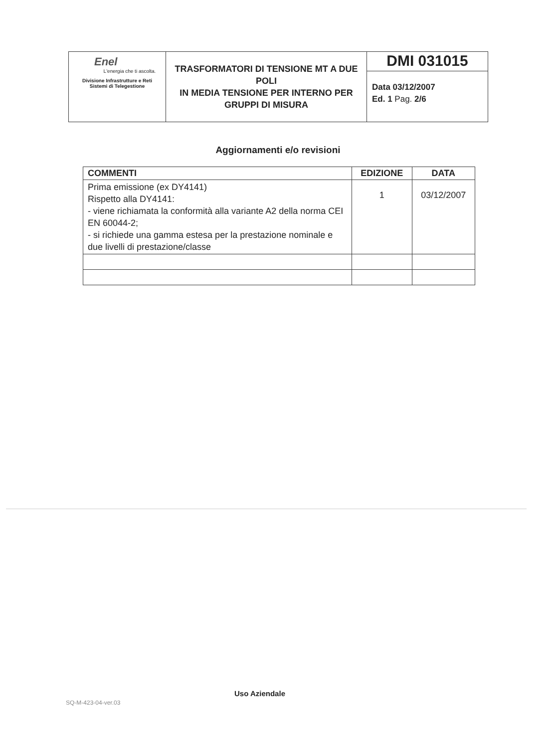| Enel L'energia che ti ascolta. Divisione Infrastrutture e Reti Sistemi di Telegestione | TRASFORMATORI DI TENSIONE MT A DUE POLI IN MEDIA TENSIONE PER INTERNO PER GRUPPI DI MISURA | DMI 031015 |
| | | Data 03/12/2007 Ed. 1 Pag. 2/6 |
Aggiornamenti e/o revisioni
| COMMENTI | EDIZIONE | DATA |
| --- | --- | --- |
| Prima emissione (ex DY4141) Rispetto alla DY4141: - viene richiamata la conformità alla variante A2 della norma CEI EN 60044-2; - si richiede una gamma estesa per la prestazione nominale e due livelli di prestazione/classe | 1 | 03/12/2007 |
Uso Aziendale
SQ-M-423-04-ver.03